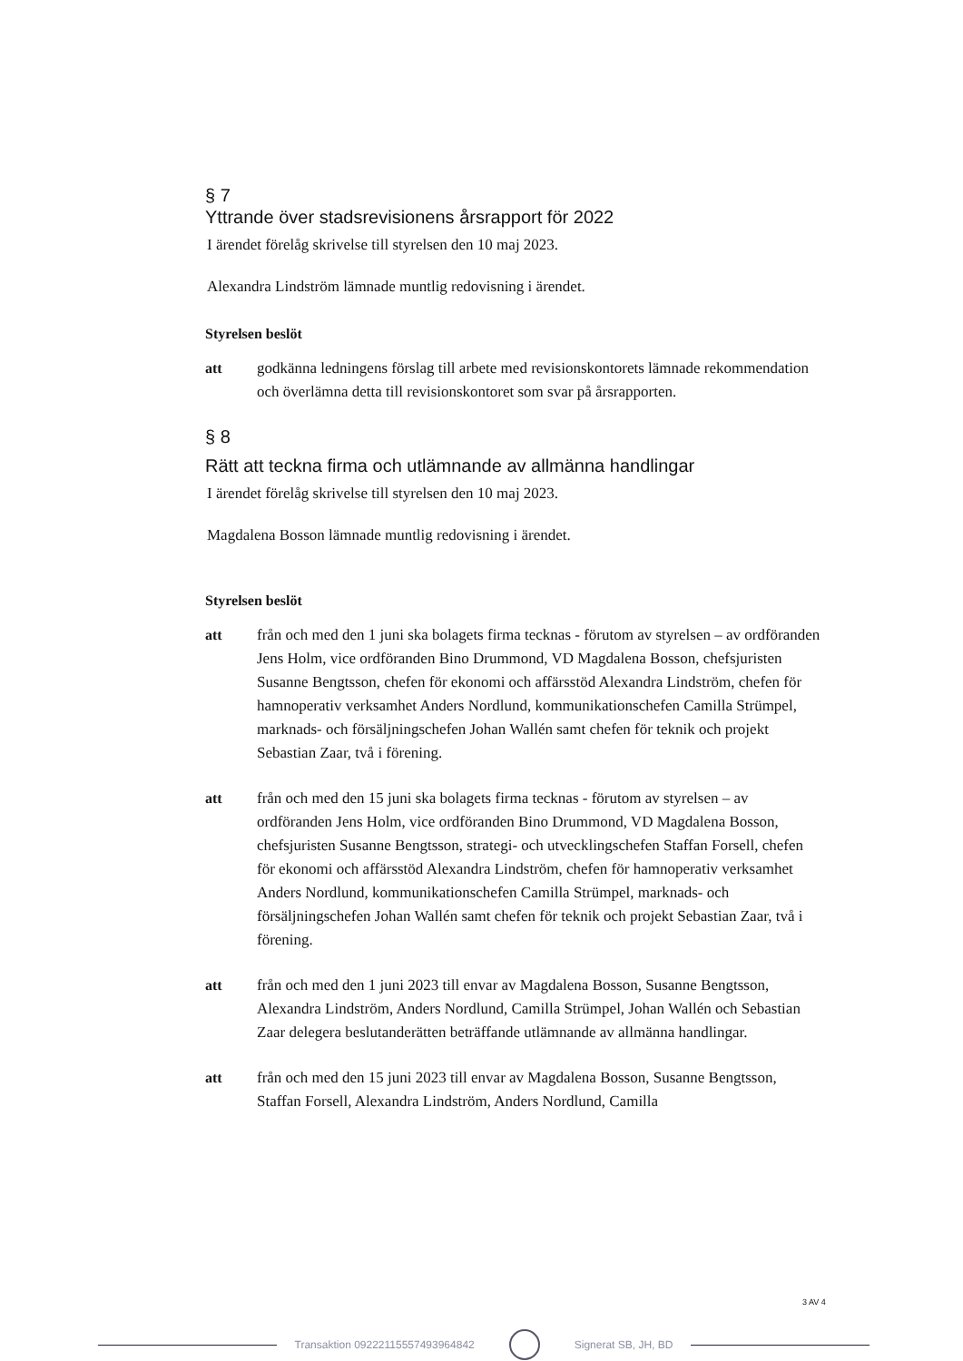§ 7
Yttrande över stadsrevisionens årsrapport för 2022
I ärendet förelåg skrivelse till styrelsen den 10 maj 2023.
Alexandra Lindström lämnade muntlig redovisning i ärendet.
Styrelsen beslöt
att godkänna ledningens förslag till arbete med revisionskontorets lämnade rekommendation och överlämna detta till revisionskontoret som svar på årsrapporten.
§ 8
Rätt att teckna firma och utlämnande av allmänna handlingar
I ärendet förelåg skrivelse till styrelsen den 10 maj 2023.
Magdalena Bosson lämnade muntlig redovisning i ärendet.
Styrelsen beslöt
att från och med den 1 juni ska bolagets firma tecknas - förutom av styrelsen – av ordföranden Jens Holm, vice ordföranden Bino Drummond, VD Magdalena Bosson, chefsjuristen Susanne Bengtsson, chefen för ekonomi och affärsstöd Alexandra Lindström, chefen för hamnoperativ verksamhet Anders Nordlund, kommunikationschefen Camilla Strümpel, marknads- och försäljningschefen Johan Wallén samt chefen för teknik och projekt Sebastian Zaar, två i förening.
att från och med den 15 juni ska bolagets firma tecknas - förutom av styrelsen – av ordföranden Jens Holm, vice ordföranden Bino Drummond, VD Magdalena Bosson, chefsjuristen Susanne Bengtsson, strategi- och utvecklingschefen Staffan Forsell, chefen för ekonomi och affärsstöd Alexandra Lindström, chefen för hamnoperativ verksamhet Anders Nordlund, kommunikationschefen Camilla Strümpel, marknads- och försäljningschefen Johan Wallén samt chefen för teknik och projekt Sebastian Zaar, två i förening.
att från och med den 1 juni 2023 till envar av Magdalena Bosson, Susanne Bengtsson, Alexandra Lindström, Anders Nordlund, Camilla Strümpel, Johan Wallén och Sebastian Zaar delegera beslutanderätten beträffande utlämnande av allmänna handlingar.
att från och med den 15 juni 2023 till envar av Magdalena Bosson, Susanne Bengtsson, Staffan Forsell, Alexandra Lindström, Anders Nordlund, Camilla
3 AV 4
Transaktion 09222115557493964842
Signerat SB, JH, BD